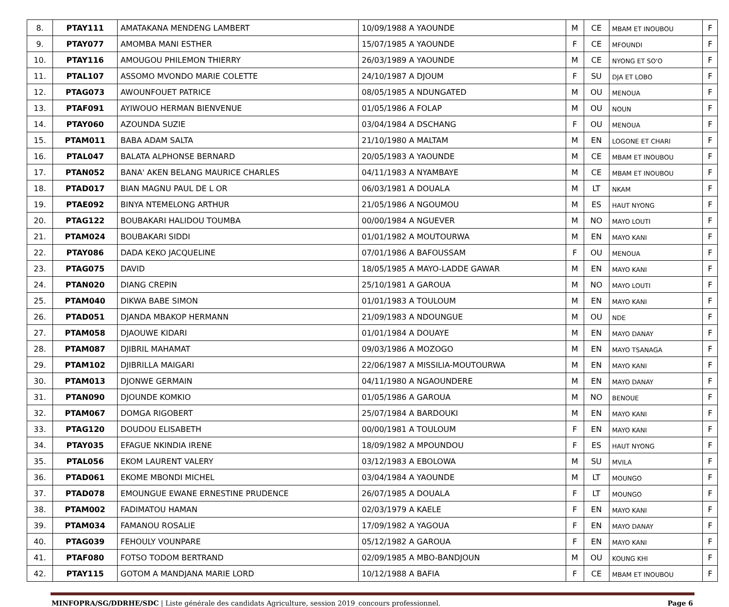| 8. | PTAY111 | AMATAKANA MENDENG LAMBERT | 10/09/1988 A YAOUNDE | M | CE | MBAM ET INOUBOU | F |
| 9. | PTAY077 | AMOMBA MANI ESTHER | 15/07/1985 A YAOUNDE | F | CE | MFOUNDI | F |
| 10. | PTAY116 | AMOUGOU PHILEMON THIERRY | 26/03/1989 A YAOUNDE | M | CE | NYONG ET SO'O | F |
| 11. | PTAL107 | ASSOMO MVONDO MARIE COLETTE | 24/10/1987 A DJOUM | F | SU | DJA ET LOBO | F |
| 12. | PTAG073 | AWOUNFOUET PATRICE | 08/05/1985 A NDUNGATED | M | OU | MENOUA | F |
| 13. | PTAF091 | AYIWOUO HERMAN BIENVENUE | 01/05/1986 A FOLAP | M | OU | NOUN | F |
| 14. | PTAY060 | AZOUNDA SUZIE | 03/04/1984 A DSCHANG | F | OU | MENOUA | F |
| 15. | PTAM011 | BABA ADAM SALTA | 21/10/1980 A MALTAM | M | EN | LOGONE ET CHARI | F |
| 16. | PTAL047 | BALATA ALPHONSE BERNARD | 20/05/1983 A YAOUNDE | M | CE | MBAM ET INOUBOU | F |
| 17. | PTAN052 | BANA' AKEN BELANG MAURICE CHARLES | 04/11/1983 A NYAMBAYE | M | CE | MBAM ET INOUBOU | F |
| 18. | PTAD017 | BIAN MAGNU PAUL DE L OR | 06/03/1981 A DOUALA | M | LT | NKAM | F |
| 19. | PTAE092 | BINYA NTEMELONG ARTHUR | 21/05/1986 A NGOUMOU | M | ES | HAUT NYONG | F |
| 20. | PTAG122 | BOUBAKARI HALIDOU TOUMBA | 00/00/1984 A NGUEVER | M | NO | MAYO LOUTI | F |
| 21. | PTAM024 | BOUBAKARI SIDDI | 01/01/1982 A MOUTOURWA | M | EN | MAYO KANI | F |
| 22. | PTAY086 | DADA KEKO JACQUELINE | 07/01/1986 A BAFOUSSAM | F | OU | MENOUA | F |
| 23. | PTAG075 | DAVID | 18/05/1985 A MAYO-LADDE GAWAR | M | EN | MAYO KANI | F |
| 24. | PTAN020 | DIANG CREPIN | 25/10/1981 A GAROUA | M | NO | MAYO LOUTI | F |
| 25. | PTAM040 | DIKWA BABE SIMON | 01/01/1983 A TOULOUM | M | EN | MAYO KANI | F |
| 26. | PTAD051 | DJANDA MBAKOP HERMANN | 21/09/1983 A NDOUNGUE | M | OU | NDE | F |
| 27. | PTAM058 | DJAOUWE KIDARI | 01/01/1984 A DOUAYE | M | EN | MAYO DANAY | F |
| 28. | PTAM087 | DJIBRIL MAHAMAT | 09/03/1986 A MOZOGO | M | EN | MAYO TSANAGA | F |
| 29. | PTAM102 | DJIBRILLA MAIGARI | 22/06/1987 A MISSILIA-MOUTOURWA | M | EN | MAYO KANI | F |
| 30. | PTAM013 | DJONWE GERMAIN | 04/11/1980 A NGAOUNDERE | M | EN | MAYO DANAY | F |
| 31. | PTAN090 | DJOUNDE KOMKIO | 01/05/1986 A GAROUA | M | NO | BENOUE | F |
| 32. | PTAM067 | DOMGA RIGOBERT | 25/07/1984 A BARDOUKI | M | EN | MAYO KANI | F |
| 33. | PTAG120 | DOUDOU ELISABETH | 00/00/1981 A TOULOUM | F | EN | MAYO KANI | F |
| 34. | PTAY035 | EFAGUE NKINDIA IRENE | 18/09/1982 A MPOUNDOU | F | ES | HAUT NYONG | F |
| 35. | PTAL056 | EKOM LAURENT VALERY | 03/12/1983 A EBOLOWA | M | SU | MVILA | F |
| 36. | PTAD061 | EKOME MBONDI MICHEL | 03/04/1984 A YAOUNDE | M | LT | MOUNGO | F |
| 37. | PTAD078 | EMOUNGUE EWANE ERNESTINE PRUDENCE | 26/07/1985 A DOUALA | F | LT | MOUNGO | F |
| 38. | PTAM002 | FADIMATOU HAMAN | 02/03/1979 A KAELE | F | EN | MAYO KANI | F |
| 39. | PTAM034 | FAMANOU ROSALIE | 17/09/1982 A YAGOUA | F | EN | MAYO DANAY | F |
| 40. | PTAG039 | FEHOULY VOUNPARE | 05/12/1982 A GAROUA | F | EN | MAYO KANI | F |
| 41. | PTAF080 | FOTSO TODOM BERTRAND | 02/09/1985 A MBO-BANDJOUN | M | OU | KOUNG KHI | F |
| 42. | PTAY115 | GOTOM A MANDJANA MARIE LORD | 10/12/1988 A BAFIA | F | CE | MBAM ET INOUBOU | F |
MINFOPRA/SG/DDRHE/SDC | Liste générale des candidats Agriculture, session 2019_concours professionnel. Page 6